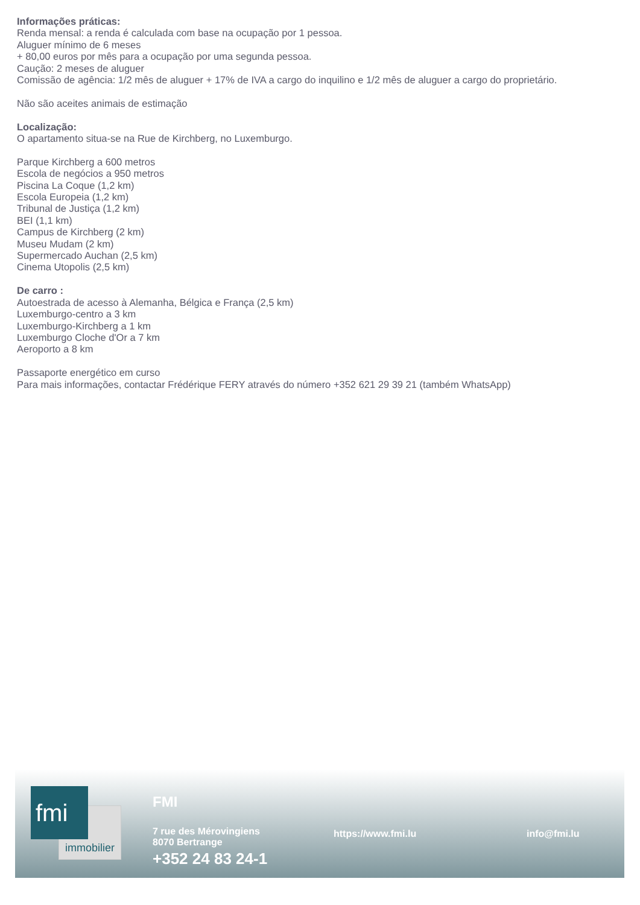Informações práticas:
Renda mensal: a renda é calculada com base na ocupação por 1 pessoa.
Aluguer mínimo de 6 meses
+ 80,00 euros por mês para a ocupação por uma segunda pessoa.
Caução: 2 meses de aluguer
Comissão de agência: 1/2 mês de aluguer + 17% de IVA a cargo do inquilino e 1/2 mês de aluguer a cargo do proprietário.
Não são aceites animais de estimação
Localização:
O apartamento situa-se na Rue de Kirchberg, no Luxemburgo.
Parque Kirchberg a 600 metros
Escola de negócios a 950 metros
Piscina La Coque (1,2 km)
Escola Europeia (1,2 km)
Tribunal de Justiça (1,2 km)
BEI (1,1 km)
Campus de Kirchberg (2 km)
Museu Mudam (2 km)
Supermercado Auchan (2,5 km)
Cinema Utopolis (2,5 km)
De carro :
Autoestrada de acesso à Alemanha, Bélgica e França (2,5 km)
Luxemburgo-centro a 3 km
Luxemburgo-Kirchberg a 1 km
Luxemburgo Cloche d'Or a 7 km
Aeroporto a 8 km
Passaporte energético em curso
Para mais informações, contactar Frédérique FERY através do número +352 621 29 39 21 (também WhatsApp)
immobilier
fmi
FMI
7 rue des Mérovingiens
8070 Bertrange
+352 24 83 24-1
https://www.fmi.lu info@fmi.lu